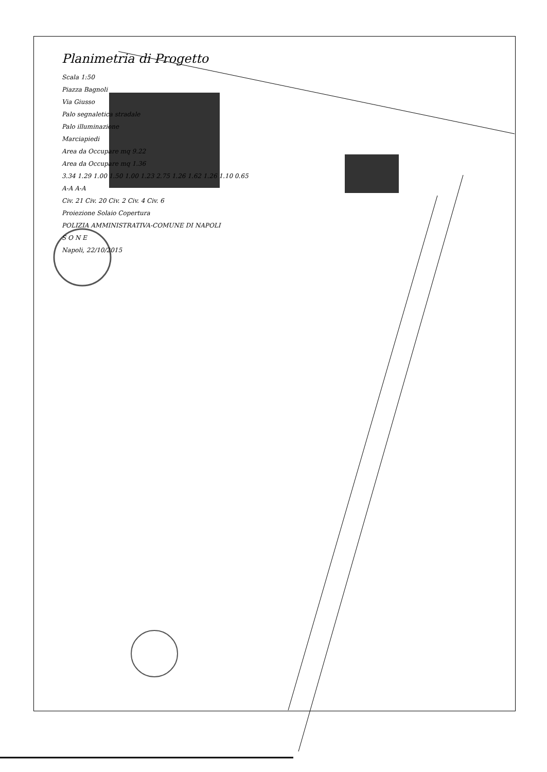Planimetria di Progetto
Scala 1:50
Piazza Bagnoli
Via Giusso
Palo segnaletica stradale
Palo illuminazione
Marciapiedi
Area da Occupare mq 9.22
Area da Occupare mq 1.36
3.34 1.29 1.00 1.50 1.00 1.23 2.75 1.26 1.62 1.26 1.10 0.65
A-A A-A
Civ. 21 Civ. 20 Civ. 2 Civ. 4 Civ. 6
Proiezione Solaio Copertura
POLIZIA AMMINISTRATIVA-COMUNE DI NAPOLI
S O N E
Napoli, 22/10/2015